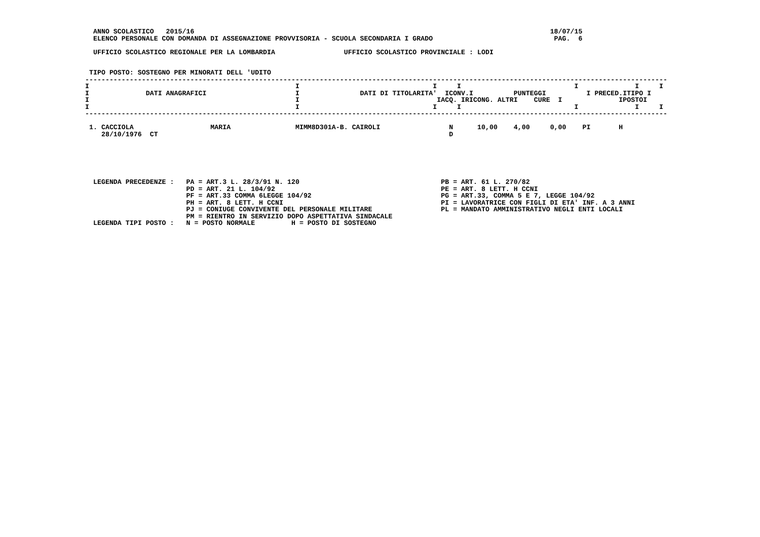ANNO SCOLASTICO   2015/16                                                                                        18/07/15
  ELENCO PERSONALE CON DOMANDA DI ASSEGNAZIONE PROVVISORIA - SCUOLA SECONDARIA I GRADO                              PAG.  6

  UFFICIO SCOLASTICO REGIONALE PER LA LOMBARDIA                 UFFICIO SCOLASTICO PROVINCIALE : LODI


 TIPO POSTO: SOSTEGNO PER MINORATI DELL 'UDITO
------------------------------------------------------------------------------------------------------------------------------------------------
I                                                   I                                 I     I                            I              I     I
I              DATI ANAGRAFICI                      I               DATI DI TITOLARITA'  ICONV.I          PUNTEGGI          I PRECED.ITIPO I
I                                                   I                                  IACQ. IRICONG. ALTRI    CURE  I              IPOSTOI
I                                                   I                                 I     I                            I              I     I
------------------------------------------------------------------------------------------------------------------------------------------------

 1. CACCIOLA                   MARIA                MIMM8D301A-B. CAIROLI                 N      10,00    4,00     0,00    PI       H
    28/10/1976  CT                                                                        D






  LEGENDA PRECEDENZE :   PA = ART.3 L. 28/3/91 N. 120                                   PB = ART. 61 L. 270/82
                         PD = ART. 21 L. 104/92                                         PE = ART. 8 LETT. H CCNI
                         PF = ART.33 COMMA 6LEGGE 104/92                                PG = ART.33, COMMA 5 E 7, LEGGE 104/92
                         PH = ART. 8 LETT. H CCNI                                       PI = LAVORATRICE CON FIGLI DI ETA' INF. A 3 ANNI
                         PJ = CONIUGE CONVIVENTE DEL PERSONALE MILITARE                 PL = MANDATO AMMINISTRATIVO NEGLI ENTI LOCALI
                         PM = RIENTRO IN SERVIZIO DOPO ASPETTATIVA SINDACALE
  LEGENDA TIPI POSTO :   N = POSTO NORMALE         H = POSTO DI SOSTEGNO